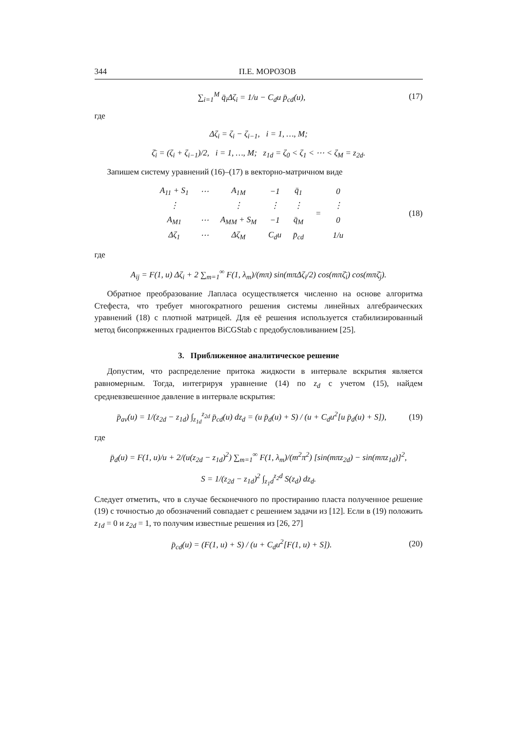344 П.Е. МОРОЗОВ
∑<sub>i=1</sub><sup>M</sup> q̄<sub>i</sub>Δζ<sub>i</sub> = 1/u − C<sub>d</sub>u p̄<sub>cd</sub>(u),
(17)
где
Δζ<sub>i</sub> = ζ<sub>i</sub> − ζ<sub>i−1</sub>, i = 1, …, M;
ζ̄<sub>i</sub> = (ζ<sub>i</sub> + ζ<sub>i−1</sub>)/2, i = 1, …, M; z<sub>1d</sub> = ζ<sub>0</sub> < ζ<sub>1</sub> < ⋯ < ζ<sub>M</sub> = z<sub>2d</sub>.
Запишем систему уравнений (16)–(17) в векторно-матричном виде
| A<sub>11</sub> + S<sub>1</sub> | ⋯ | A<sub>1M</sub> | −1 | q̄<sub>1</sub> | = | 0 |
| ⋮ | | ⋮ | ⋮ | ⋮ | | ⋮ |
| A<sub>M1</sub> | ⋯ | A<sub>MM</sub> + S<sub>M</sub> | −1 | q̄<sub>M</sub> | | 0 |
| Δζ<sub>1</sub> | ⋯ | Δζ<sub>M</sub> | C<sub>d</sub>u | p̄<sub>cd</sub> | | 1/u |
(18)
где
A<sub>ij</sub> = F(1, u) Δζ<sub>i</sub> + 2 ∑<sub>m=1</sub><sup>∞</sup> F(1, λ<sub>m</sub>)/(mπ) sin(mπΔζ<sub>i</sub>/2) cos(mπζ̄<sub>i</sub>) cos(mπζ̄<sub>j</sub>).
Обратное преобразование Лапласа осуществляется численно на основе алгоритма Стефеста, что требует многократного решения системы линейных алгебраических уравнений (18) с плотной матрицей. Для её решения используется стабилизированный метод бисопряженных градиентов BiCGStab с предобусловливанием [25].
3. Приближенное аналитическое решение
Допустим, что распределение притока жидкости в интервале вскрытия является равномерным. Тогда, интегрируя уравнение (14) по z<sub>d</sub> с учетом (15), найдем средневзвешенное давление в интервале вскрытия:
p̄<sub>av</sub>(u) = 1/(z<sub>2d</sub> − z<sub>1d</sub>) ∫<sub>z<sub>1d</sub></sub><sup>z<sub>2d</sub></sup> p̄<sub>cd</sub>(u) dz<sub>d</sub> = (u p̄<sub>d</sub>(u) + S) / (u + C<sub>d</sub>u<sup>2</sup>[u p̄<sub>d</sub>(u) + S]),
(19)
где
p̄<sub>d</sub>(u) = F(1, u)/u + 2/(u(z<sub>2d</sub> − z<sub>1d</sub>)<sup>2</sup>) ∑<sub>m=1</sub><sup>∞</sup> F(1, λ<sub>m</sub>)/(m<sup>2</sup>π<sup>2</sup>) [sin(mπz<sub>2d</sub>) − sin(mπz<sub>1d</sub>)]<sup>2</sup>,
S = 1/(z<sub>2d</sub> − z<sub>1d</sub>)<sup>2</sup> ∫<sub>z<sub>1</sub>d</sub><sup>z<sub>2</sub>d</sup> S(z<sub>d</sub>) dz<sub>d</sub>.
Следует отметить, что в случае бесконечного по простиранию пласта полученное решение (19) с точностью до обозначений совпадает с решением задачи из [12]. Если в (19) положить z<sub>1d</sub> = 0 и z<sub>2d</sub> = 1, то получим известные решения из [26, 27]
p̄<sub>cd</sub>(u) = (F(1, u) + S) / (u + C<sub>d</sub>u<sup>2</sup>[F(1, u) + S]).
(20)